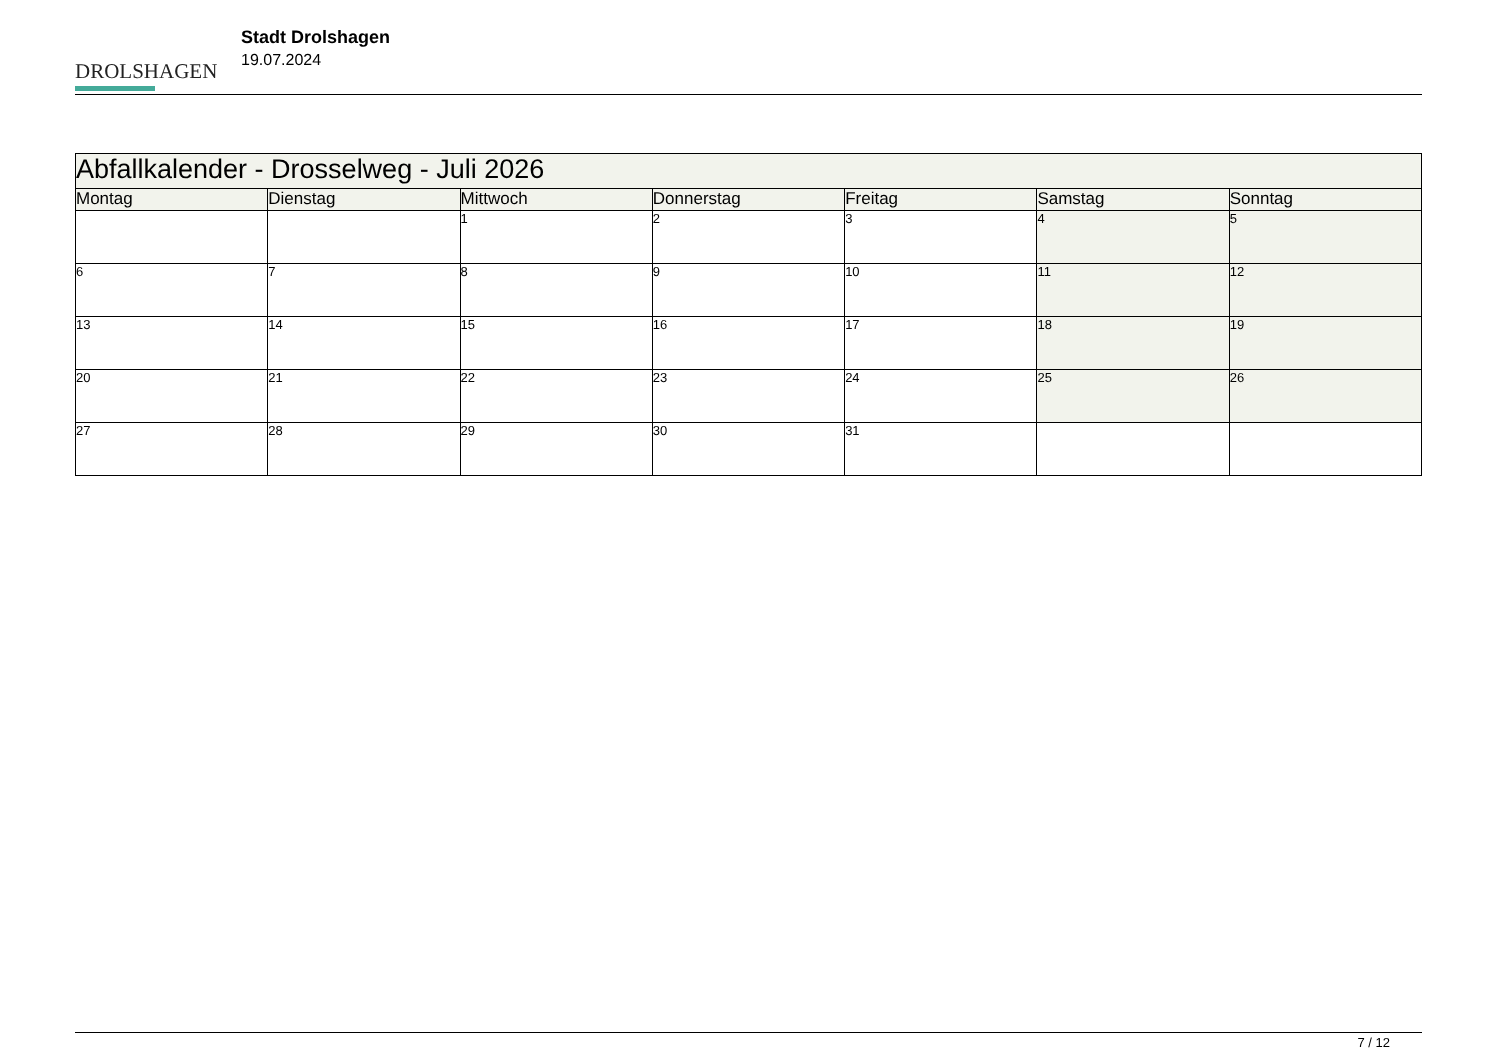DROLSHAGEN
Stadt Drolshagen
19.07.2024
| Abfallkalender - Drosselweg - Juli 2026 | | | | | | |
| Montag | Dienstag | Mittwoch | Donnerstag | Freitag | Samstag | Sonntag |
| | | 1 | 2 | 3 | 4 | 5 |
| 6 | 7 | 8 | 9 | 10 | 11 | 12 |
| 13 | 14 | 15 | 16 | 17 | 18 | 19 |
| 20 | 21 | 22 | 23 | 24 | 25 | 26 |
| 27 | 28 | 29 | 30 | 31 | | |
7 / 12